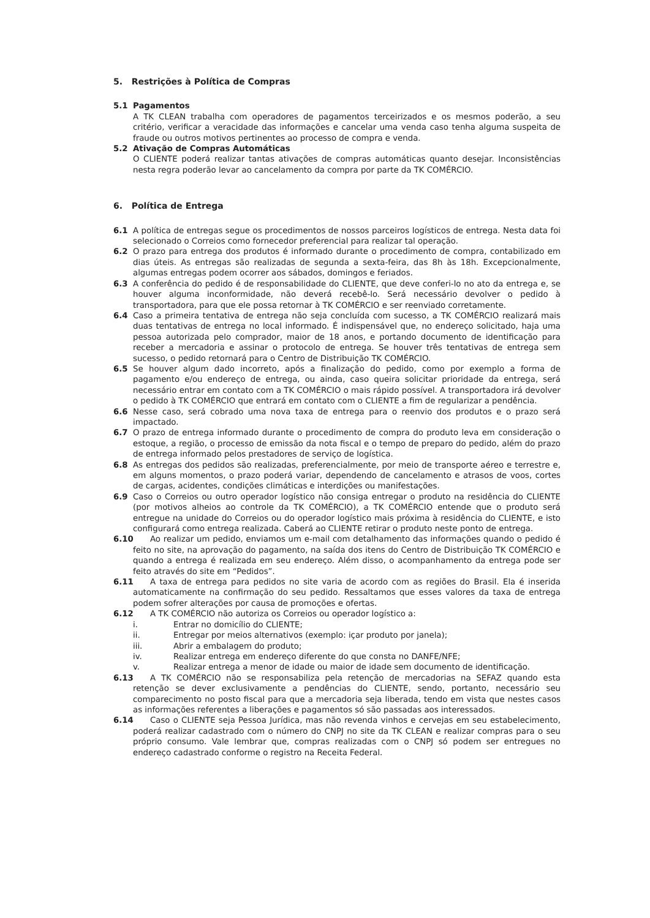5. Restrições à Política de Compras
5.1 Pagamentos
A TK CLEAN trabalha com operadores de pagamentos terceirizados e os mesmos poderão, a seu critério, verificar a veracidade das informações e cancelar uma venda caso tenha alguma suspeita de fraude ou outros motivos pertinentes ao processo de compra e venda.
5.2 Ativação de Compras Automáticas
O CLIENTE poderá realizar tantas ativações de compras automáticas quanto desejar. Inconsistências nesta regra poderão levar ao cancelamento da compra por parte da TK COMÉRCIO.
6. Política de Entrega
6.1 A política de entregas segue os procedimentos de nossos parceiros logísticos de entrega. Nesta data foi selecionado o Correios como fornecedor preferencial para realizar tal operação.
6.2 O prazo para entrega dos produtos é informado durante o procedimento de compra, contabilizado em dias úteis. As entregas são realizadas de segunda a sexta-feira, das 8h às 18h. Excepcionalmente, algumas entregas podem ocorrer aos sábados, domingos e feriados.
6.3 A conferência do pedido é de responsabilidade do CLIENTE, que deve conferi-lo no ato da entrega e, se houver alguma inconformidade, não deverá recebê-lo. Será necessário devolver o pedido à transportadora, para que ele possa retornar à TK COMÉRCIO e ser reenviado corretamente.
6.4 Caso a primeira tentativa de entrega não seja concluída com sucesso, a TK COMÉRCIO realizará mais duas tentativas de entrega no local informado. É indispensável que, no endereço solicitado, haja uma pessoa autorizada pelo comprador, maior de 18 anos, e portando documento de identificação para receber a mercadoria e assinar o protocolo de entrega. Se houver três tentativas de entrega sem sucesso, o pedido retornará para o Centro de Distribuição TK COMÉRCIO.
6.5 Se houver algum dado incorreto, após a finalização do pedido, como por exemplo a forma de pagamento e/ou endereço de entrega, ou ainda, caso queira solicitar prioridade da entrega, será necessário entrar em contato com a TK COMÉRCIO o mais rápido possível. A transportadora irá devolver o pedido à TK COMÉRCIO que entrará em contato com o CLIENTE a fim de regularizar a pendência.
6.6 Nesse caso, será cobrado uma nova taxa de entrega para o reenvio dos produtos e o prazo será impactado.
6.7 O prazo de entrega informado durante o procedimento de compra do produto leva em consideração o estoque, a região, o processo de emissão da nota fiscal e o tempo de preparo do pedido, além do prazo de entrega informado pelos prestadores de serviço de logística.
6.8 As entregas dos pedidos são realizadas, preferencialmente, por meio de transporte aéreo e terrestre e, em alguns momentos, o prazo poderá variar, dependendo de cancelamento e atrasos de voos, cortes de cargas, acidentes, condições climáticas e interdições ou manifestações.
6.9 Caso o Correios ou outro operador logístico não consiga entregar o produto na residência do CLIENTE (por motivos alheios ao controle da TK COMÉRCIO), a TK COMÉRCIO entende que o produto será entregue na unidade do Correios ou do operador logístico mais próxima à residência do CLIENTE, e isto configurará como entrega realizada. Caberá ao CLIENTE retirar o produto neste ponto de entrega.
6.10 Ao realizar um pedido, enviamos um e-mail com detalhamento das informações quando o pedido é feito no site, na aprovação do pagamento, na saída dos itens do Centro de Distribuição TK COMÉRCIO e quando a entrega é realizada em seu endereço. Além disso, o acompanhamento da entrega pode ser feito através do site em “Pedidos”.
6.11 A taxa de entrega para pedidos no site varia de acordo com as regiões do Brasil. Ela é inserida automaticamente na confirmação do seu pedido. Ressaltamos que esses valores da taxa de entrega podem sofrer alterações por causa de promoções e ofertas.
6.12 A TK COMÉRCIO não autoriza os Correios ou operador logístico a:
i. Entrar no domicílio do CLIENTE;
ii. Entregar por meios alternativos (exemplo: içar produto por janela);
iii. Abrir a embalagem do produto;
iv. Realizar entrega em endereço diferente do que consta no DANFE/NFE;
v. Realizar entrega a menor de idade ou maior de idade sem documento de identificação.
6.13 A TK COMÉRCIO não se responsabiliza pela retenção de mercadorias na SEFAZ quando esta retenção se dever exclusivamente a pendências do CLIENTE, sendo, portanto, necessário seu comparecimento no posto fiscal para que a mercadoria seja liberada, tendo em vista que nestes casos as informações referentes a liberações e pagamentos só são passadas aos interessados.
6.14 Caso o CLIENTE seja Pessoa Jurídica, mas não revenda vinhos e cervejas em seu estabelecimento, poderá realizar cadastrado com o número do CNPJ no site da TK CLEAN e realizar compras para o seu próprio consumo. Vale lembrar que, compras realizadas com o CNPJ só podem ser entregues no endereço cadastrado conforme o registro na Receita Federal.